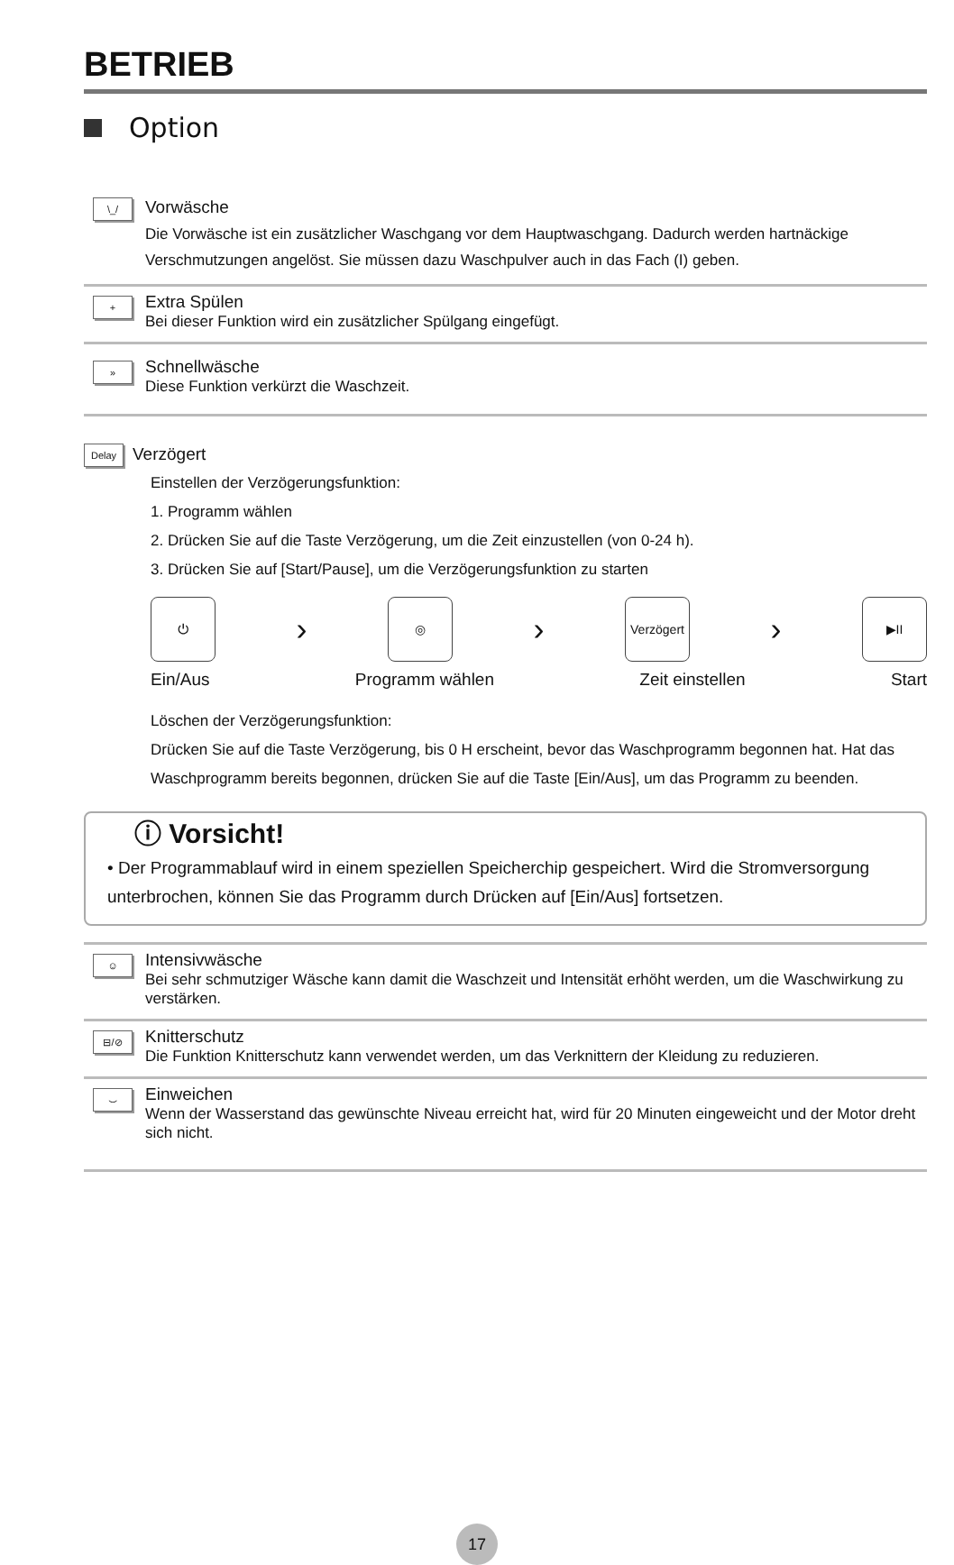BETRIEB
Option
\_/
Vorwäsche
Die Vorwäsche ist ein zusätzlicher Waschgang vor dem Hauptwaschgang. Dadurch werden hartnäckige Verschmutzungen angelöst. Sie müssen dazu Waschpulver auch in das Fach (I) geben.
+
Extra Spülen
Bei dieser Funktion wird ein zusätzlicher Spülgang eingefügt.
»
Schnellwäsche
Diese Funktion verkürzt die Waschzeit.
Delay
Verzögert
Einstellen der Verzögerungsfunktion:
1. Programm wählen
2. Drücken Sie auf die Taste Verzögerung, um die Zeit einzustellen (von 0-24 h).
3. Drücken Sie auf [Start/Pause], um die Verzögerungsfunktion zu starten
⏻
›
◎
›
Verzögert
›
▶II
Ein/Aus Programm wählen Zeit einstellen Start
Löschen der Verzögerungsfunktion:
Drücken Sie auf die Taste Verzögerung, bis 0 H erscheint, bevor das Waschprogramm begonnen hat. Hat das Waschprogramm bereits begonnen, drücken Sie auf die Taste [Ein/Aus], um das Programm zu beenden.
ⓘ Vorsicht!
• Der Programmablauf wird in einem speziellen Speicherchip gespeichert. Wird die Stromversorgung unterbrochen, können Sie das Programm durch Drücken auf [Ein/Aus] fortsetzen.
☺
Intensivwäsche
Bei sehr schmutziger Wäsche kann damit die Waschzeit und Intensität erhöht werden, um die Waschwirkung zu verstärken.
⊟/⊘
Knitterschutz
Die Funktion Knitterschutz kann verwendet werden, um das Verknittern der Kleidung zu reduzieren.
⌣
Einweichen
Wenn der Wasserstand das gewünschte Niveau erreicht hat, wird für 20 Minuten eingeweicht und der Motor dreht sich nicht.
17